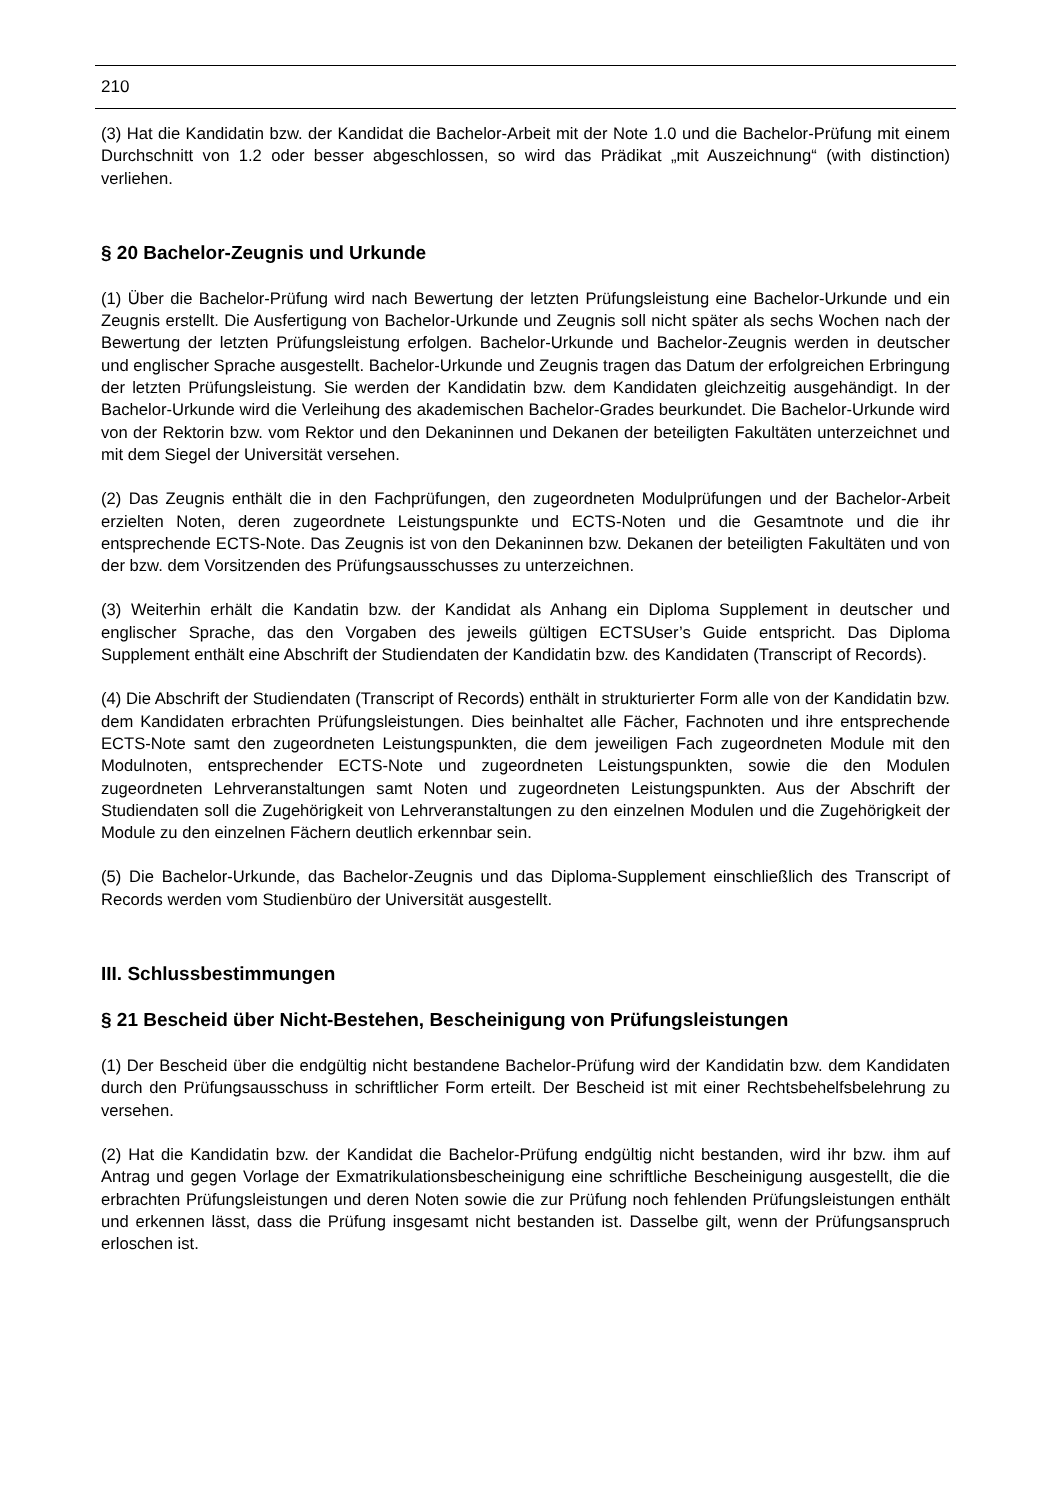210
(3) Hat die Kandidatin bzw. der Kandidat die Bachelor-Arbeit mit der Note 1.0 und die Bachelor-Prüfung mit einem Durchschnitt von 1.2 oder besser abgeschlossen, so wird das Prädikat „mit Auszeichnung“ (with distinction) verliehen.
§ 20 Bachelor-Zeugnis und Urkunde
(1) Über die Bachelor-Prüfung wird nach Bewertung der letzten Prüfungsleistung eine Bachelor-Urkunde und ein Zeugnis erstellt. Die Ausfertigung von Bachelor-Urkunde und Zeugnis soll nicht später als sechs Wochen nach der Bewertung der letzten Prüfungsleistung erfolgen. Bachelor-Urkunde und Bachelor-Zeugnis werden in deutscher und englischer Sprache ausgestellt. Bachelor-Urkunde und Zeugnis tragen das Datum der erfolgreichen Erbringung der letzten Prüfungsleistung. Sie werden der Kandidatin bzw. dem Kandidaten gleichzeitig ausgehändigt. In der Bachelor-Urkunde wird die Verleihung des akademischen Bachelor-Grades beurkundet. Die Bachelor-Urkunde wird von der Rektorin bzw. vom Rektor und den Dekaninnen und Dekanen der beteiligten Fakultäten unterzeichnet und mit dem Siegel der Universität versehen.
(2) Das Zeugnis enthält die in den Fachprüfungen, den zugeordneten Modulprüfungen und der Bachelor-Arbeit erzielten Noten, deren zugeordnete Leistungspunkte und ECTS-Noten und die Gesamtnote und die ihr entsprechende ECTS-Note. Das Zeugnis ist von den Dekaninnen bzw. Dekanen der beteiligten Fakultäten und von der bzw. dem Vorsitzenden des Prüfungsausschusses zu unterzeichnen.
(3) Weiterhin erhält die Kandatin bzw. der Kandidat als Anhang ein Diploma Supplement in deutscher und englischer Sprache, das den Vorgaben des jeweils gültigen ECTSUser’s Guide entspricht. Das Diploma Supplement enthält eine Abschrift der Studiendaten der Kandidatin bzw. des Kandidaten (Transcript of Records).
(4) Die Abschrift der Studiendaten (Transcript of Records) enthält in strukturierter Form alle von der Kandidatin bzw. dem Kandidaten erbrachten Prüfungsleistungen. Dies beinhaltet alle Fächer, Fachnoten und ihre entsprechende ECTS-Note samt den zugeordneten Leistungspunkten, die dem jeweiligen Fach zugeordneten Module mit den Modulnoten, entsprechender ECTS-Note und zugeordneten Leistungspunkten, sowie die den Modulen zugeordneten Lehrveranstaltungen samt Noten und zugeordneten Leistungspunkten. Aus der Abschrift der Studiendaten soll die Zugehörigkeit von Lehrveranstaltungen zu den einzelnen Modulen und die Zugehörigkeit der Module zu den einzelnen Fächern deutlich erkennbar sein.
(5) Die Bachelor-Urkunde, das Bachelor-Zeugnis und das Diploma-Supplement einschließlich des Transcript of Records werden vom Studienbüro der Universität ausgestellt.
III. Schlussbestimmungen
§ 21 Bescheid über Nicht-Bestehen, Bescheinigung von Prüfungsleistungen
(1) Der Bescheid über die endgültig nicht bestandene Bachelor-Prüfung wird der Kandidatin bzw. dem Kandidaten durch den Prüfungsausschuss in schriftlicher Form erteilt. Der Bescheid ist mit einer Rechtsbehelfsbelehrung zu versehen.
(2) Hat die Kandidatin bzw. der Kandidat die Bachelor-Prüfung endgültig nicht bestanden, wird ihr bzw. ihm auf Antrag und gegen Vorlage der Exmatrikulationsbescheinigung eine schriftliche Bescheinigung ausgestellt, die die erbrachten Prüfungsleistungen und deren Noten sowie die zur Prüfung noch fehlenden Prüfungsleistungen enthält und erkennen lässt, dass die Prüfung insgesamt nicht bestanden ist. Dasselbe gilt, wenn der Prüfungsanspruch erloschen ist.